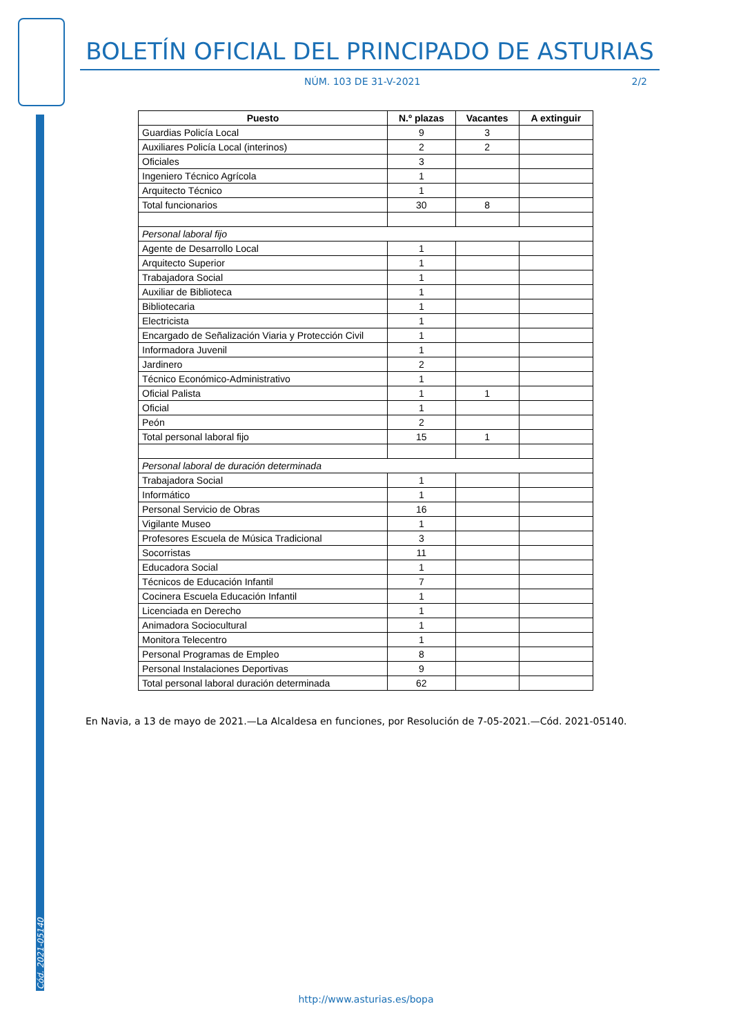Cód. 2021-05140
BOLETÍN OFICIAL DEL PRINCIPADO DE ASTURIAS
NÚM. 103 DE 31-V-2021 2/2
| Puesto | N.º plazas | Vacantes | A extinguir |
| --- | --- | --- | --- |
| Guardias Policía Local | 9 | 3 | |
| Auxiliares Policía Local (interinos) | 2 | 2 | |
| Oficiales | 3 | | |
| Ingeniero Técnico Agrícola | 1 | | |
| Arquitecto Técnico | 1 | | |
| Total funcionarios | 30 | 8 | |
| Personal laboral fijo | | | |
| Agente de Desarrollo Local | 1 | | |
| Arquitecto Superior | 1 | | |
| Trabajadora Social | 1 | | |
| Auxiliar de Biblioteca | 1 | | |
| Bibliotecaria | 1 | | |
| Electricista | 1 | | |
| Encargado de Señalización Viaria y Protección Civil | 1 | | |
| Informadora Juvenil | 1 | | |
| Jardinero | 2 | | |
| Técnico Económico-Administrativo | 1 | | |
| Oficial Palista | 1 | 1 | |
| Oficial | 1 | | |
| Peón | 2 | | |
| Total personal laboral fijo | 15 | 1 | |
| Personal laboral de duración determinada | | | |
| Trabajadora Social | 1 | | |
| Informático | 1 | | |
| Personal Servicio de Obras | 16 | | |
| Vigilante Museo | 1 | | |
| Profesores Escuela de Música Tradicional | 3 | | |
| Socorristas | 11 | | |
| Educadora Social | 1 | | |
| Técnicos de Educación Infantil | 7 | | |
| Cocinera Escuela Educación Infantil | 1 | | |
| Licenciada en Derecho | 1 | | |
| Animadora Sociocultural | 1 | | |
| Monitora Telecentro | 1 | | |
| Personal Programas de Empleo | 8 | | |
| Personal Instalaciones Deportivas | 9 | | |
| Total personal laboral duración determinada | 62 | | |
En Navia, a 13 de mayo de 2021.—La Alcaldesa en funciones, por Resolución de 7-05-2021.—Cód. 2021-05140.
http://www.asturias.es/bopa